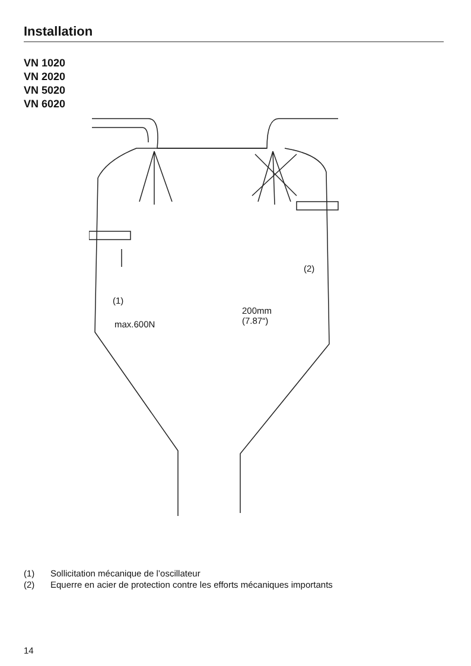Installation
VN 1020
VN 2020
VN 5020
VN 6020
(1)
max.600N
(2)
200mm
(7.87“)
(1) Sollicitation mécanique de l’oscillateur
(2) Equerre en acier de protection contre les efforts mécaniques importants
14